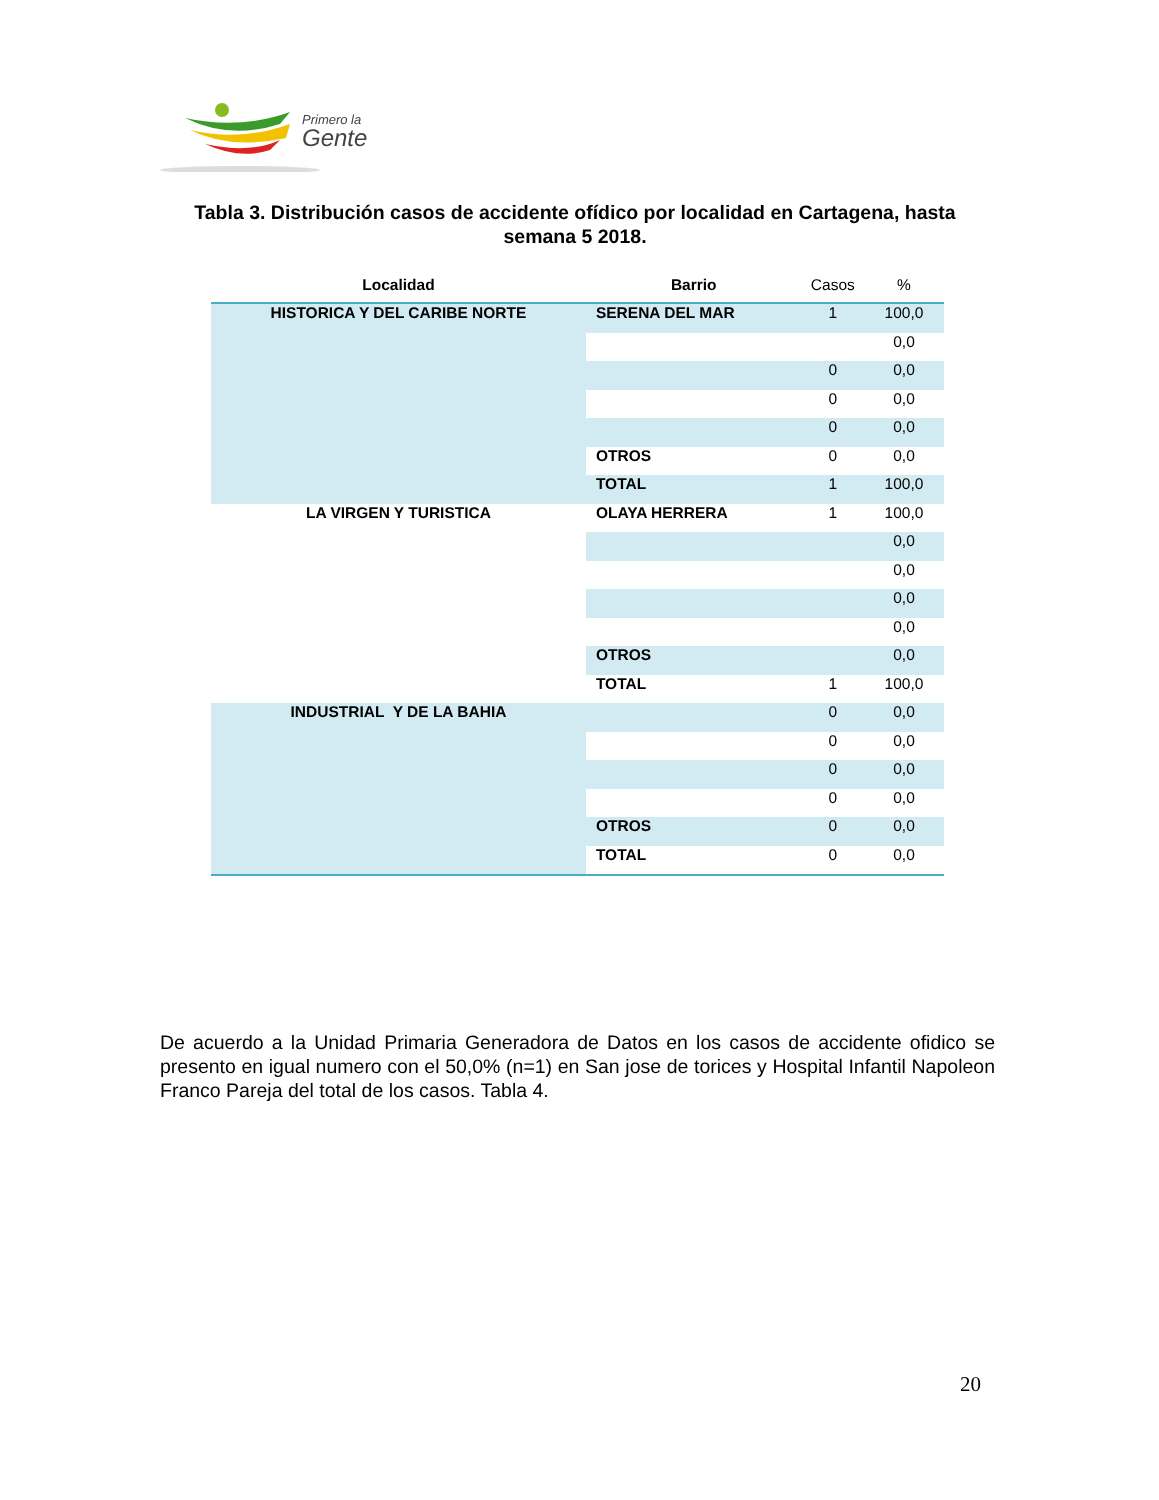Primero la
Gente
Tabla 3. Distribución casos de accidente ofídico por localidad en Cartagena, hasta semana 5 2018.
| Localidad | Barrio | Casos | % |
| --- | --- | --- | --- |
| HISTORICA Y DEL CARIBE NORTE | SERENA DEL MAR | 1 | 100,0 |
| | | | 0,0 |
| | | 0 | 0,0 |
| | | 0 | 0,0 |
| | | 0 | 0,0 |
| | OTROS | 0 | 0,0 |
| | TOTAL | 1 | 100,0 |
| LA VIRGEN Y TURISTICA | OLAYA HERRERA | 1 | 100,0 |
| | | | 0,0 |
| | | | 0,0 |
| | | | 0,0 |
| | | | 0,0 |
| | OTROS | | 0,0 |
| | TOTAL | 1 | 100,0 |
| INDUSTRIAL Y DE LA BAHIA | | 0 | 0,0 |
| | | 0 | 0,0 |
| | | 0 | 0,0 |
| | | 0 | 0,0 |
| | OTROS | 0 | 0,0 |
| | TOTAL | 0 | 0,0 |
De acuerdo a la Unidad Primaria Generadora de Datos en los casos de accidente ofidico se presento en igual numero con el 50,0% (n=1) en San jose de torices y Hospital Infantil Napoleon Franco Pareja del total de los casos. Tabla 4.
20